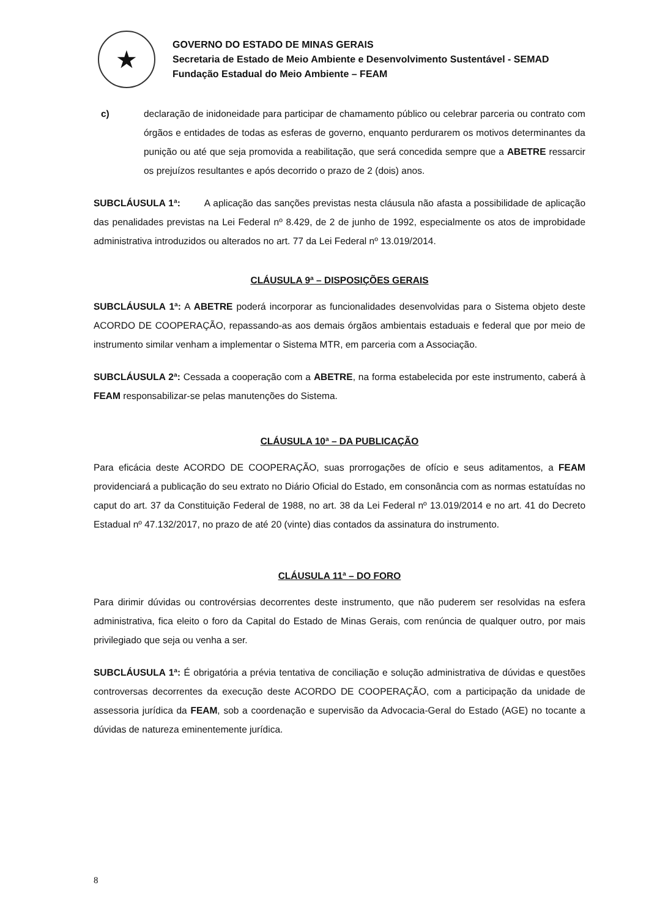★
GOVERNO DO ESTADO DE MINAS GERAIS
Secretaria de Estado de Meio Ambiente e Desenvolvimento Sustentável - SEMAD
Fundação Estadual do Meio Ambiente – FEAM
c) declaração de inidoneidade para participar de chamamento público ou celebrar parceria ou contrato com órgãos e entidades de todas as esferas de governo, enquanto perdurarem os motivos determinantes da punição ou até que seja promovida a reabilitação, que será concedida sempre que a ABETRE ressarcir os prejuízos resultantes e após decorrido o prazo de 2 (dois) anos.
SUBCLÁUSULA 1ª: A aplicação das sanções previstas nesta cláusula não afasta a possibilidade de aplicação das penalidades previstas na Lei Federal nº 8.429, de 2 de junho de 1992, especialmente os atos de improbidade administrativa introduzidos ou alterados no art. 77 da Lei Federal nº 13.019/2014.
CLÁUSULA 9ª – DISPOSIÇÕES GERAIS
SUBCLÁUSULA 1ª: A ABETRE poderá incorporar as funcionalidades desenvolvidas para o Sistema objeto deste ACORDO DE COOPERAÇÃO, repassando-as aos demais órgãos ambientais estaduais e federal que por meio de instrumento similar venham a implementar o Sistema MTR, em parceria com a Associação.
SUBCLÁUSULA 2ª: Cessada a cooperação com a ABETRE, na forma estabelecida por este instrumento, caberá à FEAM responsabilizar-se pelas manutenções do Sistema.
CLÁUSULA 10ª – DA PUBLICAÇÃO
Para eficácia deste ACORDO DE COOPERAÇÃO, suas prorrogações de ofício e seus aditamentos, a FEAM providenciará a publicação do seu extrato no Diário Oficial do Estado, em consonância com as normas estatuídas no caput do art. 37 da Constituição Federal de 1988, no art. 38 da Lei Federal nº 13.019/2014 e no art. 41 do Decreto Estadual nº 47.132/2017, no prazo de até 20 (vinte) dias contados da assinatura do instrumento.
CLÁUSULA 11ª – DO FORO
Para dirimir dúvidas ou controvérsias decorrentes deste instrumento, que não puderem ser resolvidas na esfera administrativa, fica eleito o foro da Capital do Estado de Minas Gerais, com renúncia de qualquer outro, por mais privilegiado que seja ou venha a ser.
SUBCLÁUSULA 1ª: É obrigatória a prévia tentativa de conciliação e solução administrativa de dúvidas e questões controversas decorrentes da execução deste ACORDO DE COOPERAÇÃO, com a participação da unidade de assessoria jurídica da FEAM, sob a coordenação e supervisão da Advocacia-Geral do Estado (AGE) no tocante a dúvidas de natureza eminentemente jurídica.
8